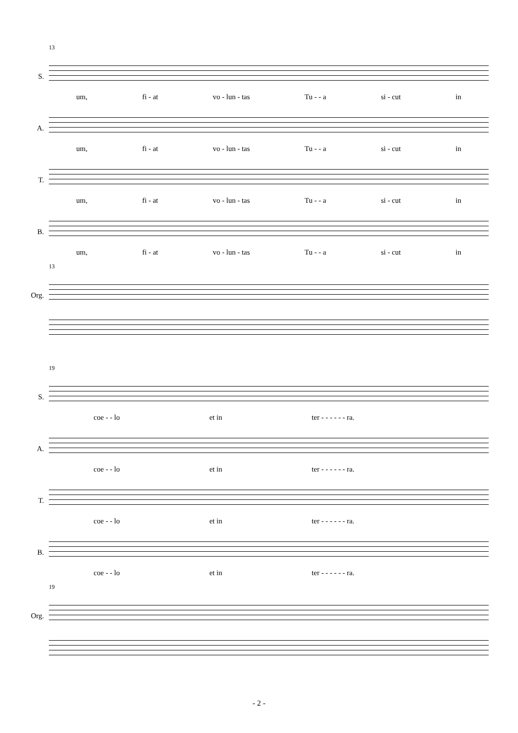13
S.
um, fi - at vo - lun - tas Tu - - a si - cut in
A.
um, fi - at vo - lun - tas Tu - - a si - cut in
T.
um, fi - at vo - lun - tas Tu - - a si - cut in
B.
um, fi - at vo - lun - tas Tu - - a si - cut in
13
Org.
19
S.
coe - - lo et in ter - - - - - - ra.
A.
coe - - lo et in ter - - - - - - ra.
T.
coe - - lo et in ter - - - - - - ra.
B.
coe - - lo et in ter - - - - - - ra.
19
Org.
- 2 -